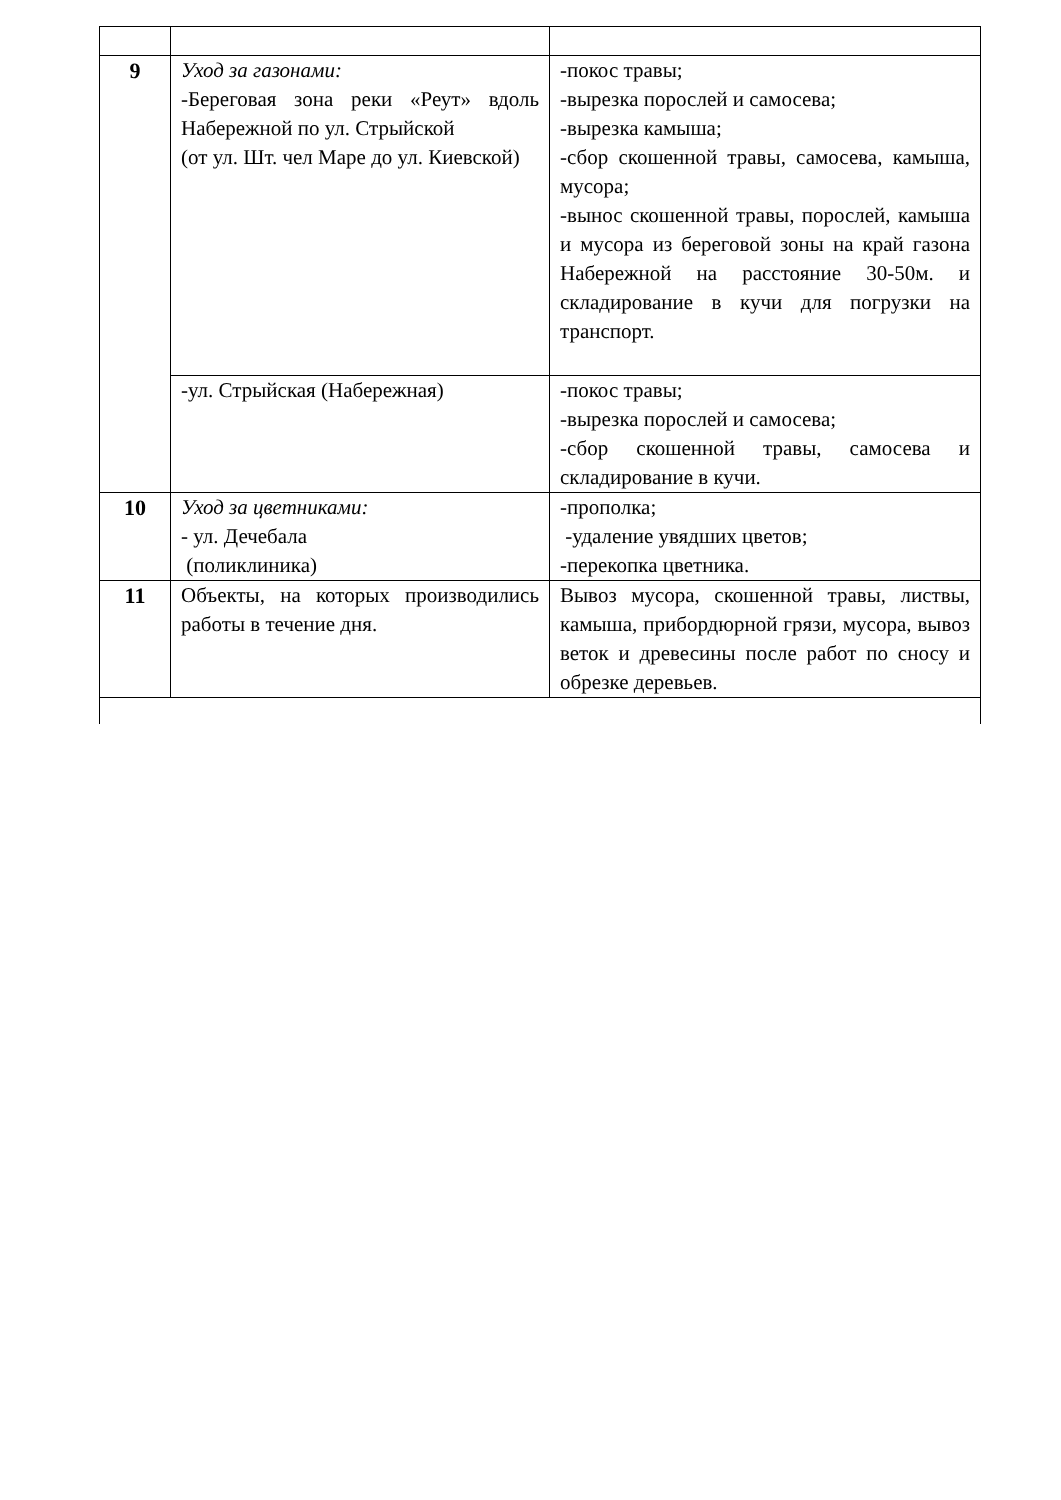| 9 | Уход за газонами: -Береговая зона реки «Реут» вдоль Набережной по ул. Стрыйской (от ул. Шт. чел Маре до ул. Киевской) | -покос травы; -вырезка порослей и самосева; -вырезка камыша; -сбор скошенной травы, самосева, камыша, мусора; -вынос скошенной травы, порослей, камыша и мусора из береговой зоны на край газона Набережной на расстояние 30-50м. и складирование в кучи для погрузки на транспорт. |
| | -ул. Стрыйская (Набережная) | -покос травы; -вырезка порослей и самосева; -сбор скошенной травы, самосева и складирование в кучи. |
| 10 | Уход за цветниками: - ул. Дечебала (поликлиника) | -прополка; -удаление увядших цветов; -перекопка цветника. |
| 11 | Объекты, на которых производились работы в течение дня. | Вывоз мусора, скошенной травы, листвы, камыша, прибордюрной грязи, мусора, вывоз веток и древесины после работ по сносу и обрезке деревьев. |